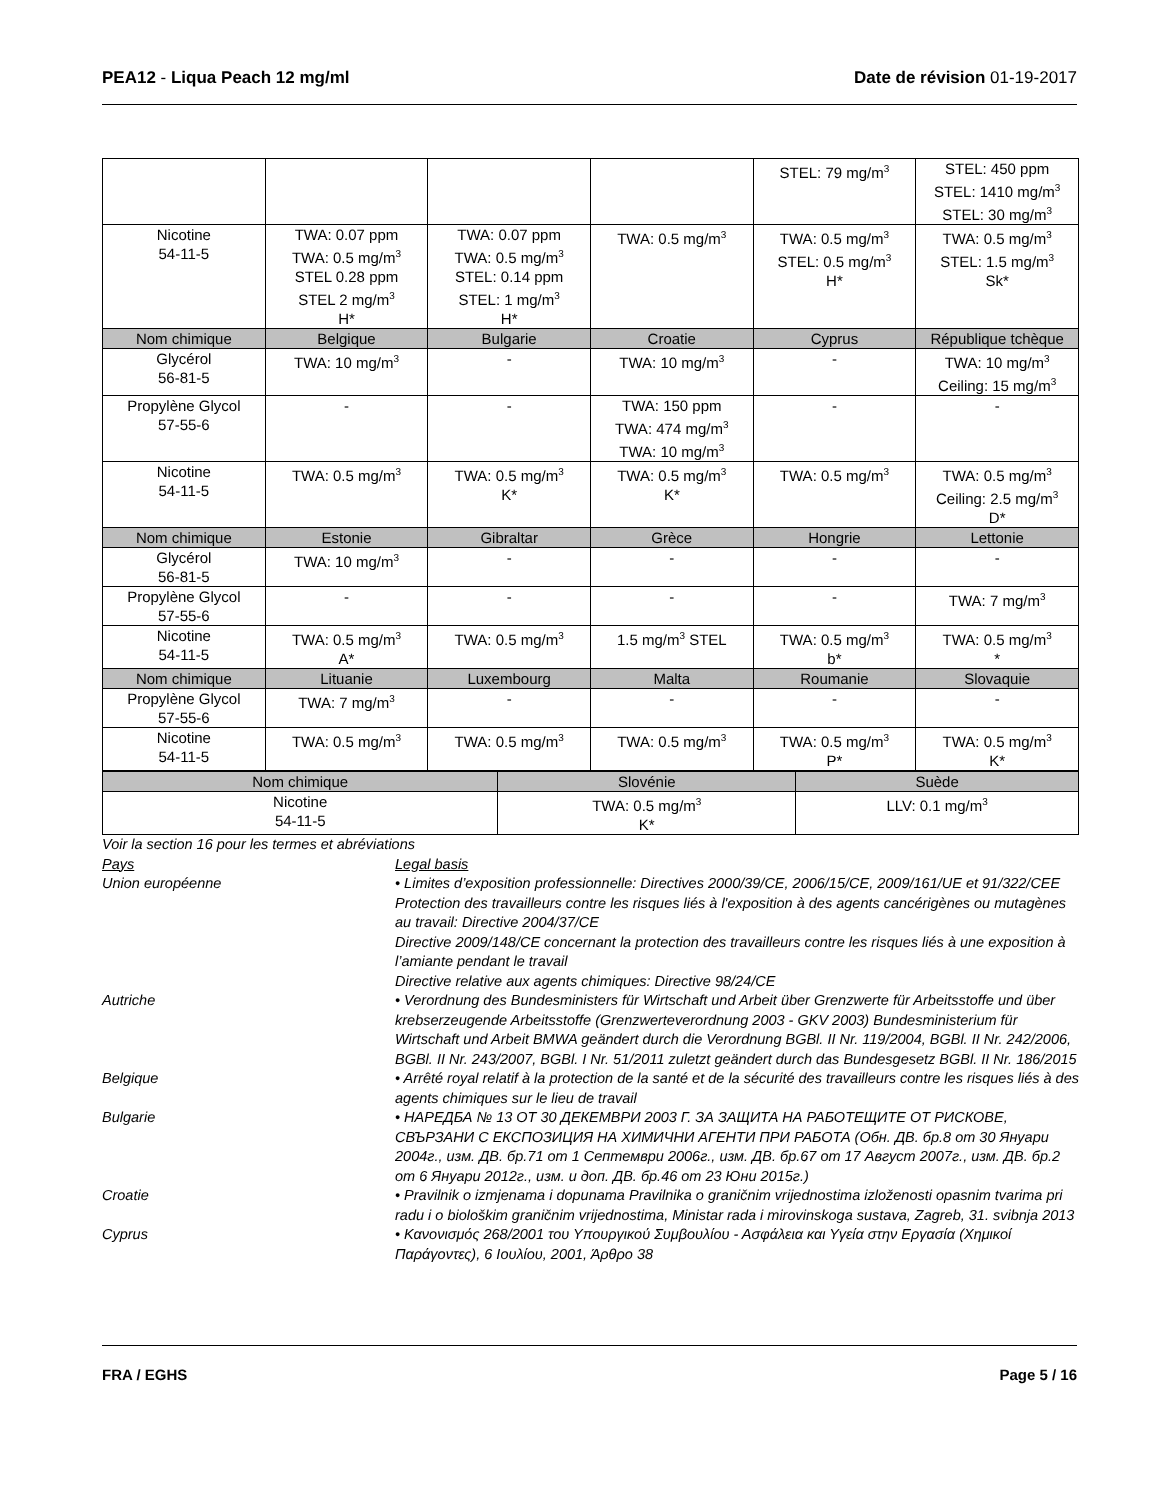PEA12 - Liqua Peach 12 mg/ml Date de révision 01-19-2017
| | | | | STEL: 79 mg/m<sup>3</sup> | STEL: 450 ppm STEL: 1410 mg/m<sup>3</sup> STEL: 30 mg/m<sup>3</sup> |
| Nicotine 54-11-5 | TWA: 0.07 ppm TWA: 0.5 mg/m<sup>3</sup> STEL 0.28 ppm STEL 2 mg/m<sup>3</sup> H* | TWA: 0.07 ppm TWA: 0.5 mg/m<sup>3</sup> STEL: 0.14 ppm STEL: 1 mg/m<sup>3</sup> H* | TWA: 0.5 mg/m<sup>3</sup> | TWA: 0.5 mg/m<sup>3</sup> STEL: 0.5 mg/m<sup>3</sup> H* | TWA: 0.5 mg/m<sup>3</sup> STEL: 1.5 mg/m<sup>3</sup> Sk* |
| Nom chimique | Belgique | Bulgarie | Croatie | Cyprus | République tchèque |
| Glycérol 56-81-5 | TWA: 10 mg/m<sup>3</sup> | - | TWA: 10 mg/m<sup>3</sup> | - | TWA: 10 mg/m<sup>3</sup> Ceiling: 15 mg/m<sup>3</sup> |
| Propylène Glycol 57-55-6 | - | - | TWA: 150 ppm TWA: 474 mg/m<sup>3</sup> TWA: 10 mg/m<sup>3</sup> | - | - |
| Nicotine 54-11-5 | TWA: 0.5 mg/m<sup>3</sup> | TWA: 0.5 mg/m<sup>3</sup> K* | TWA: 0.5 mg/m<sup>3</sup> K* | TWA: 0.5 mg/m<sup>3</sup> | TWA: 0.5 mg/m<sup>3</sup> Ceiling: 2.5 mg/m<sup>3</sup> D* |
| Nom chimique | Estonie | Gibraltar | Grèce | Hongrie | Lettonie |
| Glycérol 56-81-5 | TWA: 10 mg/m<sup>3</sup> | - | - | - | - |
| Propylène Glycol 57-55-6 | - | - | - | - | TWA: 7 mg/m<sup>3</sup> |
| Nicotine 54-11-5 | TWA: 0.5 mg/m<sup>3</sup> A* | TWA: 0.5 mg/m<sup>3</sup> | 1.5 mg/m<sup>3</sup> STEL | TWA: 0.5 mg/m<sup>3</sup> b* | TWA: 0.5 mg/m<sup>3</sup> * |
| Nom chimique | Lituanie | Luxembourg | Malta | Roumanie | Slovaquie |
| Propylène Glycol 57-55-6 | TWA: 7 mg/m<sup>3</sup> | - | - | - | - |
| Nicotine 54-11-5 | TWA: 0.5 mg/m<sup>3</sup> | TWA: 0.5 mg/m<sup>3</sup> | TWA: 0.5 mg/m<sup>3</sup> | TWA: 0.5 mg/m<sup>3</sup> P* | TWA: 0.5 mg/m<sup>3</sup> K* |
| Nom chimique | Slovénie | Suède |
| --- | --- | --- |
| Nicotine 54-11-5 | TWA: 0.5 mg/m<sup>3</sup> K* | LLV: 0.1 mg/m<sup>3</sup> |
Voir la section 16 pour les termes et abréviations
Pays Legal basis
Union européenne • Limites d’exposition professionnelle: Directives 2000/39/CE, 2006/15/CE, 2009/161/UE et 91/322/CEE
Protection des travailleurs contre les risques liés à l'exposition à des agents cancérigènes ou mutagènes au travail: Directive 2004/37/CE
Directive 2009/148/CE concernant la protection des travailleurs contre les risques liés à une exposition à l’amiante pendant le travail
Directive relative aux agents chimiques: Directive 98/24/CE
Autriche • Verordnung des Bundesministers für Wirtschaft und Arbeit über Grenzwerte für Arbeitsstoffe und über krebserzeugende Arbeitsstoffe (Grenzwerteverordnung 2003 - GKV 2003) Bundesministerium für Wirtschaft und Arbeit BMWA geändert durch die Verordnung BGBl. II Nr. 119/2004, BGBl. II Nr. 242/2006, BGBl. II Nr. 243/2007, BGBl. I Nr. 51/2011 zuletzt geändert durch das Bundesgesetz BGBl. II Nr. 186/2015
Belgique • Arrêté royal relatif à la protection de la santé et de la sécurité des travailleurs contre les risques liés à des agents chimiques sur le lieu de travail
Bulgarie • НАРЕДБА № 13 ОТ 30 ДЕКЕМВРИ 2003 Г. ЗА ЗАЩИТА НА РАБОТЕЩИТЕ ОТ РИСКОВЕ, СВЪРЗАНИ С ЕКСПОЗИЦИЯ НА ХИМИЧНИ АГЕНТИ ПРИ РАБОТА (Обн. ДВ. бр.8 от 30 Януари 2004г., изм. ДВ. бр.71 от 1 Септември 2006г., изм. ДВ. бр.67 от 17 Август 2007г., изм. ДВ. бр.2 от 6 Януари 2012г., изм. и доп. ДВ. бр.46 от 23 Юни 2015г.)
Croatie • Pravilnik o izmjenama i dopunama Pravilnika o graničnim vrijednostima izloženosti opasnim tvarima pri radu i o biološkim graničnim vrijednostima, Ministar rada i mirovinskoga sustava, Zagreb, 31. svibnja 2013
Cyprus • Κανονισμός 268/2001 του Υπουργικού Συμβουλίου - Ασφάλεια και Υγεία στην Εργασία (Χημικοί Παράγοντες), 6 Ιουλίου, 2001, Άρθρο 38
FRA / EGHS Page 5 / 16